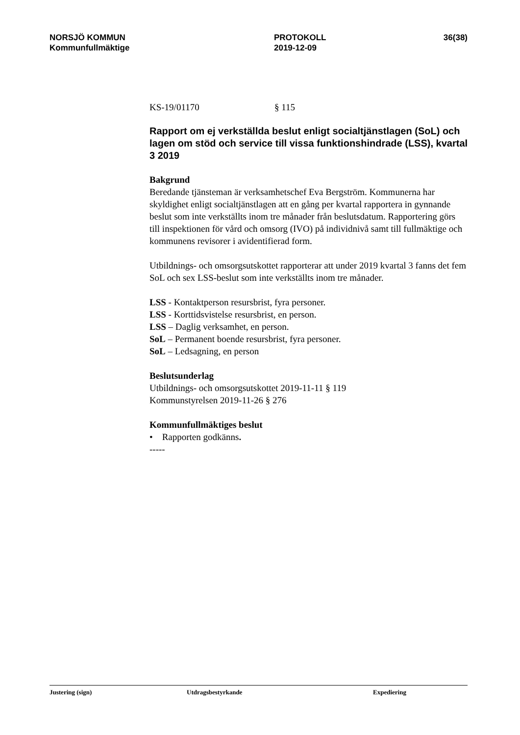NORSJÖ KOMMUN
Kommunfullmäktige
PROTOKOLL
2019-12-09
36(38)
KS-19/01170 § 115
Rapport om ej verkställda beslut enligt socialtjänstlagen (SoL) och lagen om stöd och service till vissa funktionshindrade (LSS), kvartal 3 2019
Bakgrund
Beredande tjänsteman är verksamhetschef Eva Bergström. Kommunerna har skyldighet enligt socialtjänstlagen att en gång per kvartal rapportera in gynnande beslut som inte verkställts inom tre månader från beslutsdatum. Rapportering görs till inspektionen för vård och omsorg (IVO) på individnivå samt till fullmäktige och kommunens revisorer i avidentifierad form.
Utbildnings- och omsorgsutskottet rapporterar att under 2019 kvartal 3 fanns det fem SoL och sex LSS-beslut som inte verkställts inom tre månader.
LSS - Kontaktperson resursbrist, fyra personer.
LSS - Korttidsvistelse resursbrist, en person.
LSS – Daglig verksamhet, en person.
SoL – Permanent boende resursbrist, fyra personer.
SoL – Ledsagning, en person
Beslutsunderlag
Utbildnings- och omsorgsutskottet 2019-11-11 § 119
Kommunstyrelsen 2019-11-26 § 276
Kommunfullmäktiges beslut
• Rapporten godkänns.
-----
Justering (sign) Utdragsbestyrkande Expediering